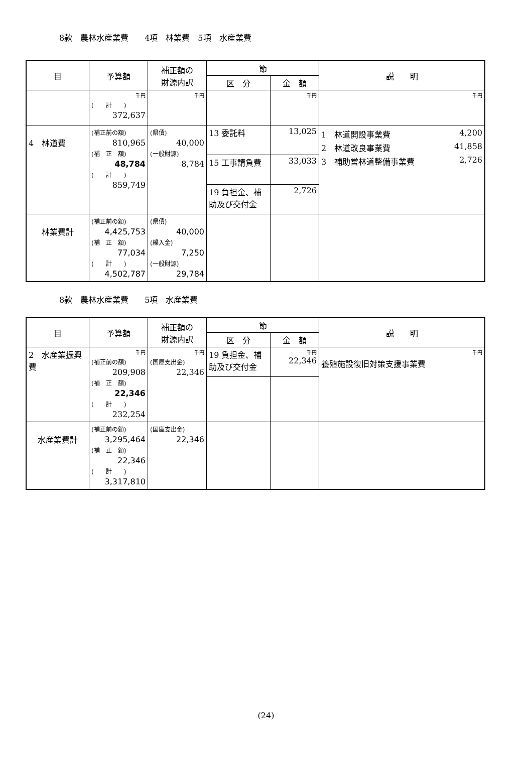8款　農林水産業費　　4項　林業費　5項　水産業費
| 目 | 予算額 | 補正額の 財源内訳 | 節 | | 説 明 |
| --- | --- | --- | --- | --- | --- |
| | | | 区 分 | 金 額 | |
| | 千円 ( 計 ) 372,637 | 千円 | | 千円 | 千円 |
| 4 林道費 | (補正前の額) 810,965 (補 正 額) 48,784 ( 計 ) 859,749 | (県債) 40,000 (一般財源) 8,784 | 13 委託料 | 13,025 | 1 林道開設事業費 4,200 2 林道改良事業費 41,858 3 補助営林道整備事業費 2,726 |
| | | | 15 工事請負費 | 33,033 | |
| | | | 19 負担金、補助及び交付金 | 2,726 | |
| 林業費計 | (補正前の額) 4,425,753 (補 正 額) 77,034 ( 計 ) 4,502,787 | (県債) 40,000 (繰入金) 7,250 (一般財源) 29,784 | | | |
8款　農林水産業費　　5項　水産業費
| 目 | 予算額 | 補正額の 財源内訳 | 節 | | 説 明 |
| --- | --- | --- | --- | --- | --- |
| | | | 区 分 | 金 額 | |
| 2 水産業振興費 | 千円 (補正前の額) 209,908 (補 正 額) 22,346 ( 計 ) 232,254 | 千円 (国庫支出金) 22,346 | 19 負担金、補助及び交付金 | 千円 22,346 | 千円 養殖施設復旧対策支援事業費 |
| 水産業費計 | (補正前の額) 3,295,464 (補 正 額) 22,346 ( 計 ) 3,317,810 | (国庫支出金) 22,346 | | | |
(24)